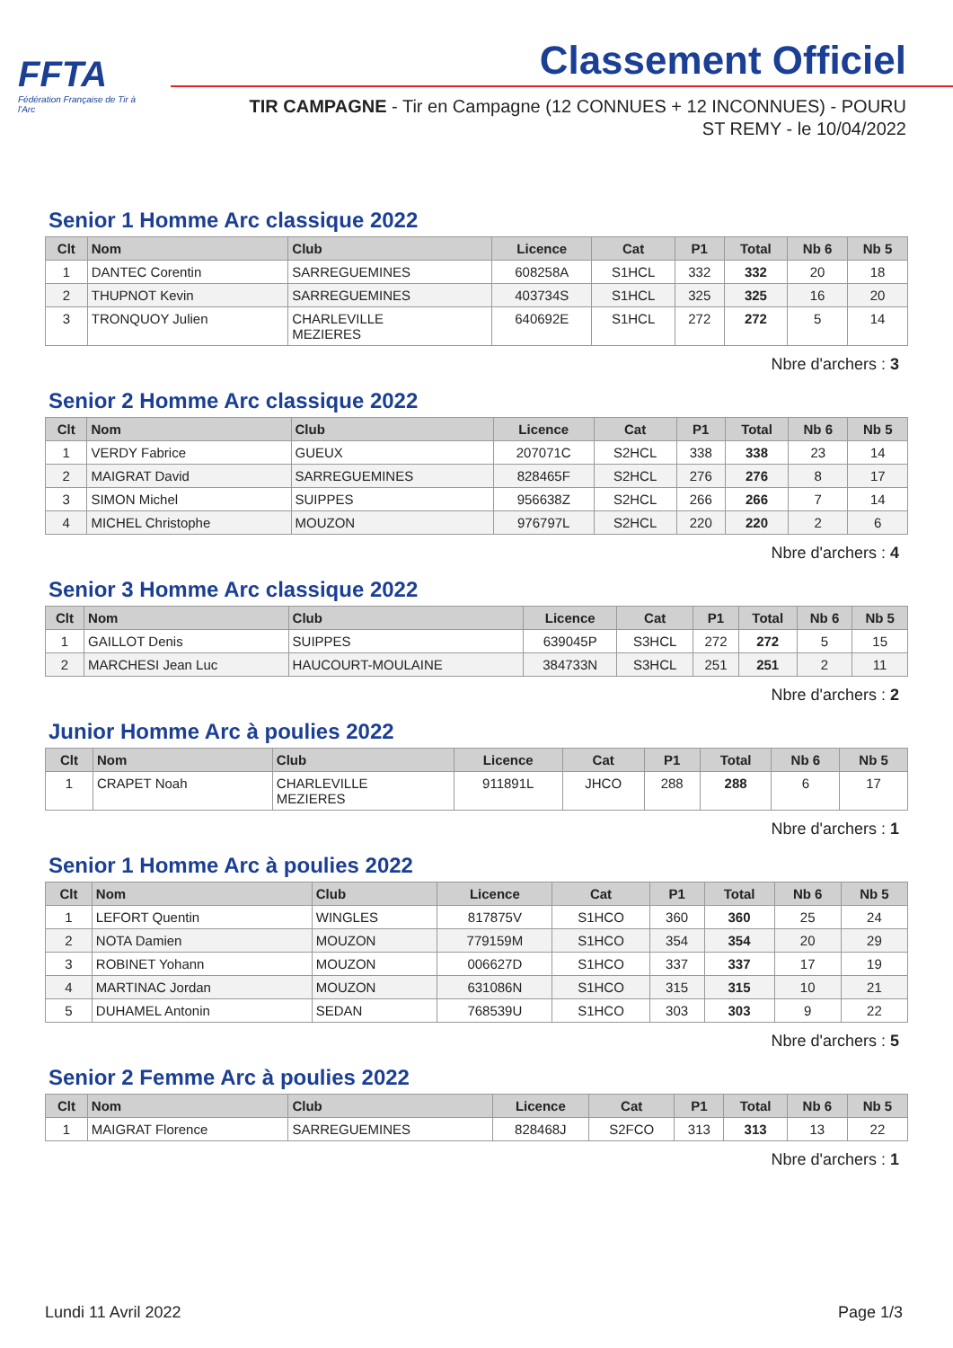FFTA
Fédération Française de Tir à l'Arc
Classement Officiel
TIR CAMPAGNE - Tir en Campagne (12 CONNUES + 12 INCONNUES) - POURU ST REMY - le 10/04/2022
Senior 1 Homme Arc classique 2022
| Clt | Nom | Club | Licence | Cat | P1 | Total | Nb 6 | Nb 5 |
| --- | --- | --- | --- | --- | --- | --- | --- | --- |
| 1 | DANTEC Corentin | SARREGUEMINES | 608258A | S1HCL | 332 | 332 | 20 | 18 |
| 2 | THUPNOT Kevin | SARREGUEMINES | 403734S | S1HCL | 325 | 325 | 16 | 20 |
| 3 | TRONQUOY Julien | CHARLEVILLE MEZIERES | 640692E | S1HCL | 272 | 272 | 5 | 14 |
Nbre d'archers : 3
Senior 2 Homme Arc classique 2022
| Clt | Nom | Club | Licence | Cat | P1 | Total | Nb 6 | Nb 5 |
| --- | --- | --- | --- | --- | --- | --- | --- | --- |
| 1 | VERDY Fabrice | GUEUX | 207071C | S2HCL | 338 | 338 | 23 | 14 |
| 2 | MAIGRAT David | SARREGUEMINES | 828465F | S2HCL | 276 | 276 | 8 | 17 |
| 3 | SIMON Michel | SUIPPES | 956638Z | S2HCL | 266 | 266 | 7 | 14 |
| 4 | MICHEL Christophe | MOUZON | 976797L | S2HCL | 220 | 220 | 2 | 6 |
Nbre d'archers : 4
Senior 3 Homme Arc classique 2022
| Clt | Nom | Club | Licence | Cat | P1 | Total | Nb 6 | Nb 5 |
| --- | --- | --- | --- | --- | --- | --- | --- | --- |
| 1 | GAILLOT Denis | SUIPPES | 639045P | S3HCL | 272 | 272 | 5 | 15 |
| 2 | MARCHESI Jean Luc | HAUCOURT-MOULAINE | 384733N | S3HCL | 251 | 251 | 2 | 11 |
Nbre d'archers : 2
Junior Homme Arc à poulies 2022
| Clt | Nom | Club | Licence | Cat | P1 | Total | Nb 6 | Nb 5 |
| --- | --- | --- | --- | --- | --- | --- | --- | --- |
| 1 | CRAPET Noah | CHARLEVILLE MEZIERES | 911891L | JHCO | 288 | 288 | 6 | 17 |
Nbre d'archers : 1
Senior 1 Homme Arc à poulies 2022
| Clt | Nom | Club | Licence | Cat | P1 | Total | Nb 6 | Nb 5 |
| --- | --- | --- | --- | --- | --- | --- | --- | --- |
| 1 | LEFORT Quentin | WINGLES | 817875V | S1HCO | 360 | 360 | 25 | 24 |
| 2 | NOTA Damien | MOUZON | 779159M | S1HCO | 354 | 354 | 20 | 29 |
| 3 | ROBINET Yohann | MOUZON | 006627D | S1HCO | 337 | 337 | 17 | 19 |
| 4 | MARTINAC Jordan | MOUZON | 631086N | S1HCO | 315 | 315 | 10 | 21 |
| 5 | DUHAMEL Antonin | SEDAN | 768539U | S1HCO | 303 | 303 | 9 | 22 |
Nbre d'archers : 5
Senior 2 Femme Arc à poulies 2022
| Clt | Nom | Club | Licence | Cat | P1 | Total | Nb 6 | Nb 5 |
| --- | --- | --- | --- | --- | --- | --- | --- | --- |
| 1 | MAIGRAT Florence | SARREGUEMINES | 828468J | S2FCO | 313 | 313 | 13 | 22 |
Nbre d'archers : 1
Lundi 11 Avril 2022 Page 1/3